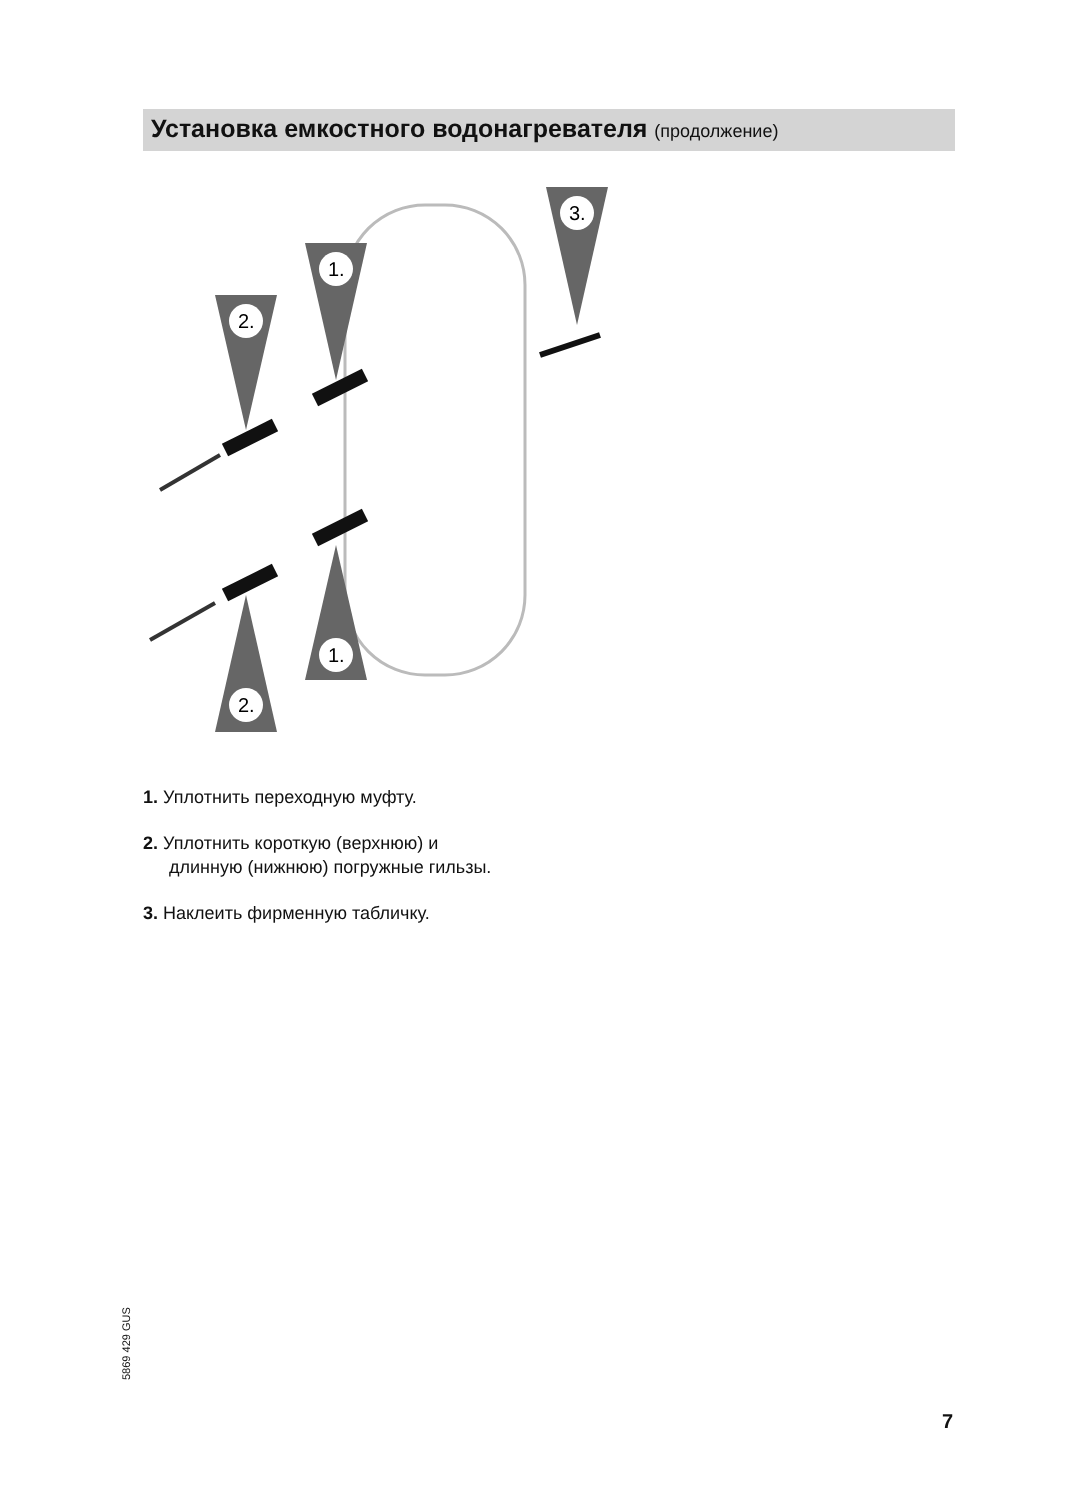Установка емкостного водонагревателя (продолжение)
1.
2.
3.
1.
2.
1. Уплотнить переходную муфту.
2. Уплотнить короткую (верхнюю) и
длинную (нижнюю) погружные гильзы.
3. Наклеить фирменную табличку.
5869 429 GUS
7